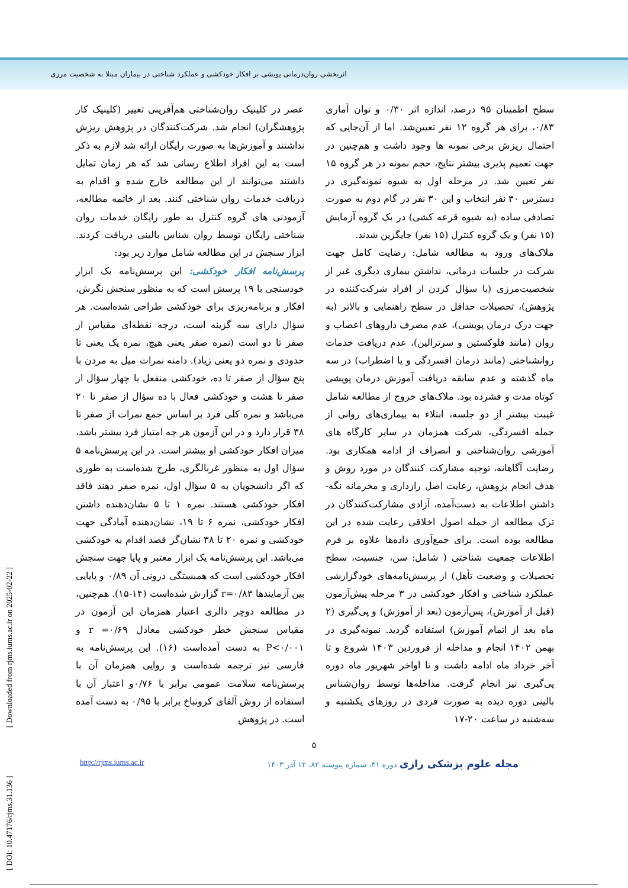اثربخشی روان‌درمانی پویشی بر افکار خودکشی و عملکرد شناختی در بیماران مبتلا به شخصیت مرزی
سطح اطمینان ۹۵ درصد، اندازه اثر ۰/۳۰ و توان آماری ۰/۸۳، برای هر گروه ۱۲ نفر تعیین‌شد. اما از آن‌جایی که احتمال ریزش برخی نمونه ها وجود داشت و هم‌چنین در جهت تعمیم پذیری بیشتر نتایج، حجم نمونه در هر گروه ۱۵ نفر تعیین شد. در مرحله اول به شیوه نمونه‌گیری در دسترس ۳۰ نفر انتخاب و این ۳۰ نفر در گام دوم به صورت تصادفی ساده (به شیوه قرعه کشی) در یک گروه آزمایش (۱۵ نفر) و یک گروه کنترل (۱۵ نفر) جایگزین شدند.
ملاک‌های ورود به مطالعه شامل: رضایت کامل جهت شرکت در جلسات درمانی، نداشتن بیماری دیگری غیر از شخصیت‌مرزی (با سؤال کردن از افراد شرکت‌کننده در پژوهش)، تحصیلات حداقل در سطح راهنمایی و بالاتر (به جهت درک درمان پویشی)، عدم مصرف داروهای اعصاب و روان (مانند فلوکستین و سرترالین)، عدم دریافت خدمات روانشناختی (مانند درمان افسردگی و یا اضطراب) در سه ماه گذشته و عدم سابقه دریافت آموزش درمان پویشی کوتاه مدت و فشرده بود. ملاک‌های خروج از مطالعه شامل غیبت بیشتر از دو جلسه، ابتلاء به بیماری‌های روانی از جمله افسردگی، شرکت همزمان در سایر کارگاه های آموزشی روان‌شناختی و انصراف از ادامه همکاری بود. رضایت آگاهانه، توجیه مشارکت کنندگان در مورد روش و هدف انجام پژوهش، رعایت اصل رازداری و محرمانه نگه-داشتن اطلاعات به دست‌آمده، آزادی مشارکت‌کنندگان در ترک مطالعه از جمله اصول اخلاقی رعایت شده در این مطالعه بوده است. برای جمع‌آوری داده‌ها علاوه بر فرم اطلاعات جمعیت شناختی ( شامل: سن، جنسیت، سطح تحصیلات و وضعیت تأهل) از پرسش‌نامه‌های خودگزارشی عملکرد شناختی و افکار خودکشی در ۳ مرحله پیش‌آزمون (قبل از آموزش)، پس‌آزمون (بعد از آموزش) و پی‌گیری (۲ ماه بعد از اتمام آموزش) استفاده گردید. نمونه‌گیری در بهمن ۱۴۰۲ انجام و مداخله از فروردین ۱۴۰۳ شروع و تا آخر خرداد ماه ادامه داشت و تا اواخر شهریور ماه دوره پی‌گیری نیز انجام گرفت. مداخله‌ها توسط روان‌شناس بالینی دوره دیده به صورت فردی در روزهای یکشنبه و سه‌شنبه در ساعت ۲۰-۱۷
عصر در کلینیک روان‌شناختی هم‌آفرینی تغییر (کلینیک کار پژوهشگران) انجام شد. شرکت‌کنندگان در پژوهش ریزش نداشتند و آموزش‌ها به صورت رایگان ارائه شد لازم به ذکر است به این افراد اطلاع رسانی شد که هر زمان تمایل داشتند می‌توانند از این مطالعه خارج شده و اقدام به دریافت خدمات روان شناختی کنند. بعد از خاتمه مطالعه، آزمودنی های گروه کنترل به طور رایگان خدمات روان شناختی رایگان توسط روان شناس بالینی دریافت کردند. ابزار سنجش در این مطالعه شامل موارد زیر بود:
پرسش‌نامه افکار خودکشی: این پرسش‌نامه یک ابزار خودسنجی با ۱۹ پرسش است که به منظور سنجش نگرش، افکار و برنامه‌ریزی برای خودکشی طراحی شده‌است. هر سؤال دارای سه گزینه است، درجه نقطه‌ای مقیاس از صفر تا دو است (نمره صفر یعنی هیچ، نمره یک یعنی تا حدودی و نمره دو یعنی زیاد). دامنه نمرات میل به مردن با پنج سؤال از صفر تا ده، خودکشی منفعل با چهار سؤال از صفر تا هشت و خودکشی فعال با ده سؤال از صفر تا ۲۰ می‌باشد و نمره کلی فرد بر اساس جمع نمرات از صفر تا ۳۸ قرار دارد و در این آزمون هر چه امتیاز فرد بیشتر باشد، میزان افکار خودکشی او بیشتر است. در این پرسش‌نامه ۵ سؤال اول به منظور غربالگری، طرح شده‌است به طوری که اگر دانشجویان به ۵ سؤال اول، نمره صفر دهند فاقد افکار خودکشی هستند. نمره ۱ تا ۵ نشان‌دهنده داشتن افکار خودکشی، نمره ۶ تا ۱۹، نشان‌دهنده آمادگی جهت خودکشی و نمره ۲۰ تا ۳۸ نشان‌گر قصد اقدام به خودکشی می‌باشد. این پرسش‌نامه یک ابزار معتبر و پایا جهت سنجش افکار خودکشی است که همبستگی درونی آن ۰/۸۹ و پایایی بین آزمایندها r=۰/۸۳ گزارش شده‌است (۱۴-۱۵). هم‌چنین، در مطالعه دوچر دالری اعتبار همزمان این آزمون در مقیاس سنجش خطر خودکشی معادل r =۰/۶۹ و P<۰/۰۰۱ به دست آمده‌است (۱۶). این پرسش‌نامه به فارسی نیز ترجمه شده‌است و روایی همزمان آن با پرسش‌نامه سلامت عمومی برابر با ۰/۷۶و اعتبار آن با استفاده از روش آلفای کرونباخ برابر با ۰/۹۵ به دست آمده است. در پژوهش
۵
http://rjms.iums.ac.ir مجله علوم پزشکی رازی دوره ۳۱، شماره پیوسته ۸۲، ۱۲ آذر ۱۴۰۳
[ DOI: 10.47176/rjms.31.136 ] [ Downloaded from rjms.iums.ac.ir on 2025-02-22 ]